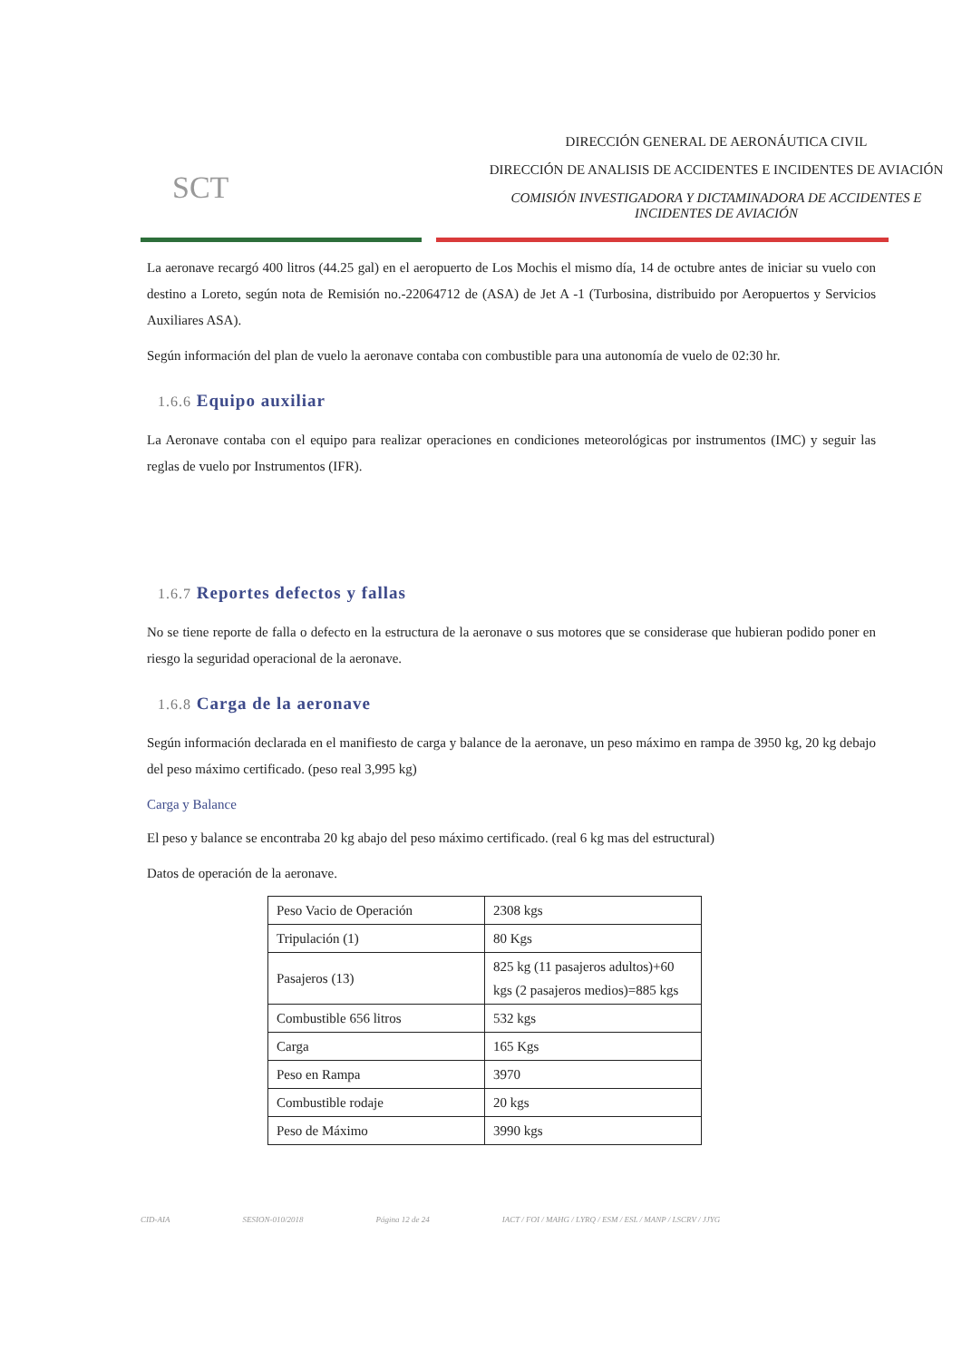SCT
DIRECCIÓN GENERAL DE AERONÁUTICA CIVIL
DIRECCIÓN DE ANALISIS DE ACCIDENTES E INCIDENTES DE AVIACIÓN
COMISIÓN INVESTIGADORA Y DICTAMINADORA DE ACCIDENTES E INCIDENTES DE AVIACIÓN
La aeronave recargó 400 litros (44.25 gal) en el aeropuerto de Los Mochis el mismo día, 14 de octubre antes de iniciar su vuelo con destino a Loreto, según nota de Remisión no.-22064712 de (ASA) de Jet A -1 (Turbosina, distribuido por Aeropuertos y Servicios Auxiliares ASA).
Según información del plan de vuelo la aeronave contaba con combustible para una autonomía de vuelo de 02:30 hr.
1.6.6 Equipo auxiliar
La Aeronave contaba con el equipo para realizar operaciones en condiciones meteorológicas por instrumentos (IMC) y seguir las reglas de vuelo por Instrumentos (IFR).
1.6.7 Reportes defectos y fallas
No se tiene reporte de falla o defecto en la estructura de la aeronave o sus motores que se considerase que hubieran podido poner en riesgo la seguridad operacional de la aeronave.
1.6.8 Carga de la aeronave
Según información declarada en el manifiesto de carga y balance de la aeronave, un peso máximo en rampa de 3950 kg, 20 kg debajo del peso máximo certificado. (peso real 3,995 kg)
Carga y Balance
El peso y balance se encontraba 20 kg abajo del peso máximo certificado. (real 6 kg mas del estructural)
Datos de operación de la aeronave.
| Peso Vacio de Operación | 2308 kgs |
| Tripulación (1) | 80 Kgs |
| Pasajeros (13) | 825 kg (11 pasajeros adultos)+60 kgs (2 pasajeros medios)=885 kgs |
| Combustible 656 litros | 532 kgs |
| Carga | 165 Kgs |
| Peso en Rampa | 3970 |
| Combustible rodaje | 20 kgs |
| Peso de Máximo | 3990 kgs |
CID-AIA SESION-010/2018 Página 12 de 24 IACT / FOI / MAHG / LYRQ / ESM / ESL / MANP / LSCRV / JJYG